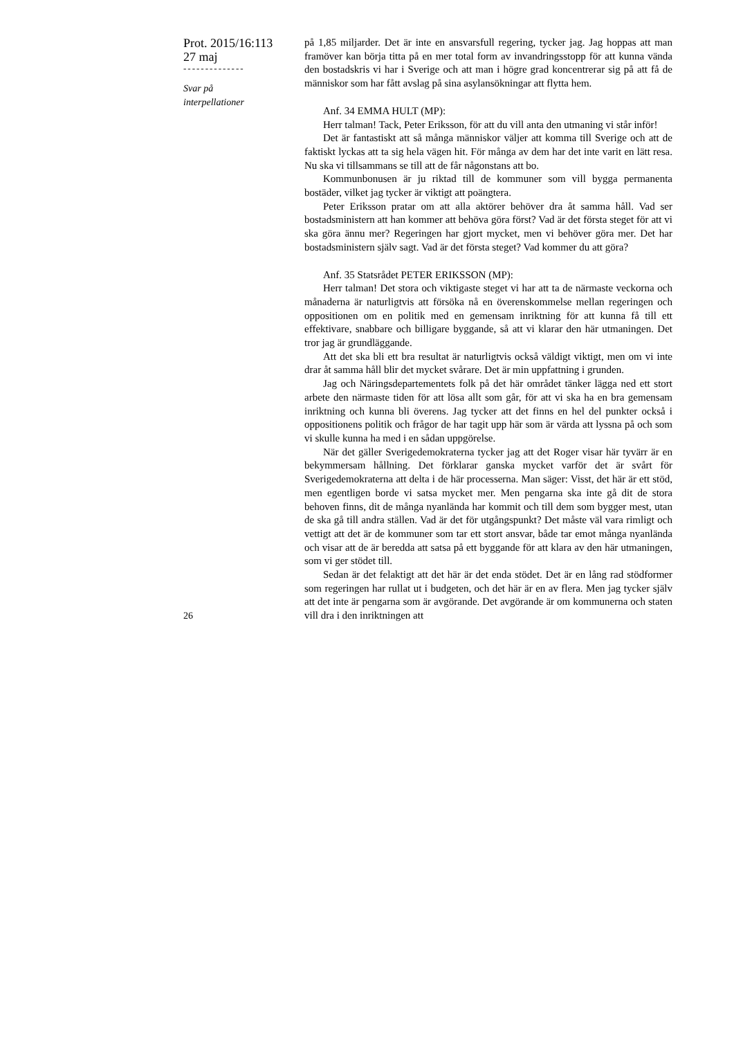Prot. 2015/16:113
27 maj
--------------
Svar på
interpellationer
på 1,85 miljarder. Det är inte en ansvarsfull regering, tycker jag. Jag hoppas att man framöver kan börja titta på en mer total form av invandringsstopp för att kunna vända den bostadskris vi har i Sverige och att man i högre grad koncentrerar sig på att få de människor som har fått avslag på sina asylansökningar att flytta hem.
Anf. 34 EMMA HULT (MP):
Herr talman! Tack, Peter Eriksson, för att du vill anta den utmaning vi står inför!
Det är fantastiskt att så många människor väljer att komma till Sverige och att de faktiskt lyckas att ta sig hela vägen hit. För många av dem har det inte varit en lätt resa. Nu ska vi tillsammans se till att de får någonstans att bo.
Kommunbonusen är ju riktad till de kommuner som vill bygga permanenta bostäder, vilket jag tycker är viktigt att poängtera.
Peter Eriksson pratar om att alla aktörer behöver dra åt samma håll. Vad ser bostadsministern att han kommer att behöva göra först? Vad är det första steget för att vi ska göra ännu mer? Regeringen har gjort mycket, men vi behöver göra mer. Det har bostadsministern själv sagt. Vad är det första steget? Vad kommer du att göra?
Anf. 35 Statsrådet PETER ERIKSSON (MP):
Herr talman! Det stora och viktigaste steget vi har att ta de närmaste veckorna och månaderna är naturligtvis att försöka nå en överenskommelse mellan regeringen och oppositionen om en politik med en gemensam inriktning för att kunna få till ett effektivare, snabbare och billigare byggande, så att vi klarar den här utmaningen. Det tror jag är grundläggande.
Att det ska bli ett bra resultat är naturligtvis också väldigt viktigt, men om vi inte drar åt samma håll blir det mycket svårare. Det är min uppfattning i grunden.
Jag och Näringsdepartementets folk på det här området tänker lägga ned ett stort arbete den närmaste tiden för att lösa allt som går, för att vi ska ha en bra gemensam inriktning och kunna bli överens. Jag tycker att det finns en hel del punkter också i oppositionens politik och frågor de har tagit upp här som är värda att lyssna på och som vi skulle kunna ha med i en sådan uppgörelse.
När det gäller Sverigedemokraterna tycker jag att det Roger visar här tyvärr är en bekymmersam hållning. Det förklarar ganska mycket varför det är svårt för Sverigedemokraterna att delta i de här processerna. Man säger: Visst, det här är ett stöd, men egentligen borde vi satsa mycket mer. Men pengarna ska inte gå dit de stora behoven finns, dit de många nyanlända har kommit och till dem som bygger mest, utan de ska gå till andra ställen. Vad är det för utgångspunkt? Det måste väl vara rimligt och vettigt att det är de kommuner som tar ett stort ansvar, både tar emot många nyanlända och visar att de är beredda att satsa på ett byggande för att klara av den här utmaningen, som vi ger stödet till.
Sedan är det felaktigt att det här är det enda stödet. Det är en lång rad stödformer som regeringen har rullat ut i budgeten, och det här är en av flera. Men jag tycker själv att det inte är pengarna som är avgörande. Det avgörande är om kommunerna och staten vill dra i den inriktningen att
26